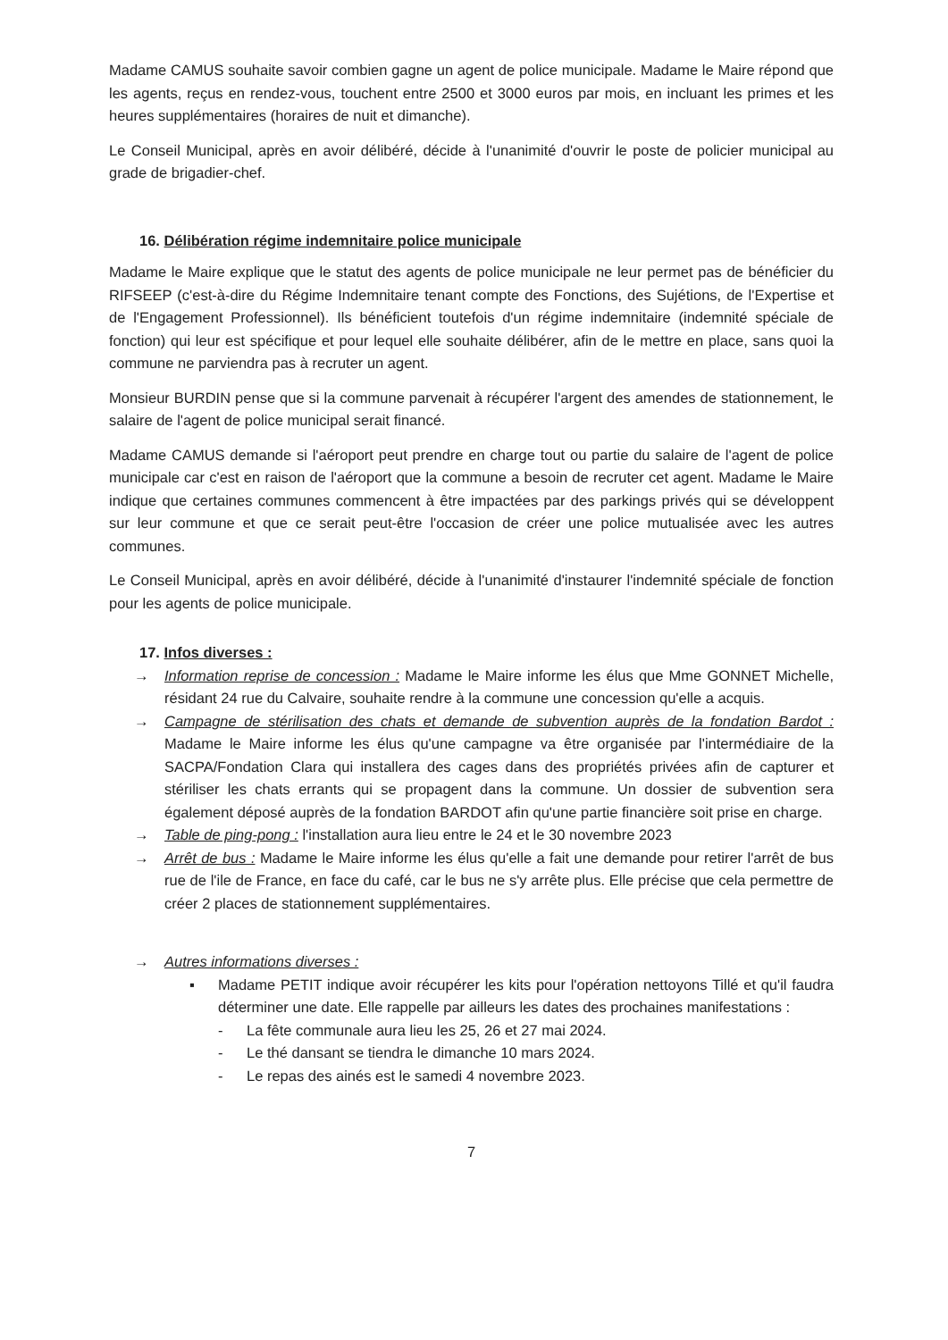Madame CAMUS souhaite savoir combien gagne un agent de police municipale. Madame le Maire répond que les agents, reçus en rendez-vous, touchent entre 2500 et 3000 euros par mois, en incluant les primes et les heures supplémentaires (horaires de nuit et dimanche).
Le Conseil Municipal, après en avoir délibéré, décide à l'unanimité d'ouvrir le poste de policier municipal au grade de brigadier-chef.
16. Délibération régime indemnitaire police municipale
Madame le Maire explique que le statut des agents de police municipale ne leur permet pas de bénéficier du RIFSEEP (c'est-à-dire du Régime Indemnitaire tenant compte des Fonctions, des Sujétions, de l'Expertise et de l'Engagement Professionnel). Ils bénéficient toutefois d'un régime indemnitaire (indemnité spéciale de fonction) qui leur est spécifique et pour lequel elle souhaite délibérer, afin de le mettre en place, sans quoi la commune ne parviendra pas à recruter un agent.
Monsieur BURDIN pense que si la commune parvenait à récupérer l'argent des amendes de stationnement, le salaire de l'agent de police municipal serait financé.
Madame CAMUS demande si l'aéroport peut prendre en charge tout ou partie du salaire de l'agent de police municipale car c'est en raison de l'aéroport que la commune a besoin de recruter cet agent. Madame le Maire indique que certaines communes commencent à être impactées par des parkings privés qui se développent sur leur commune et que ce serait peut-être l'occasion de créer une police mutualisée avec les autres communes.
Le Conseil Municipal, après en avoir délibéré, décide à l'unanimité d'instaurer l'indemnité spéciale de fonction pour les agents de police municipale.
17. Infos diverses :
→ Information reprise de concession : Madame le Maire informe les élus que Mme GONNET Michelle, résidant 24 rue du Calvaire, souhaite rendre à la commune une concession qu'elle a acquis.
→ Campagne de stérilisation des chats et demande de subvention auprès de la fondation Bardot : Madame le Maire informe les élus qu'une campagne va être organisée par l'intermédiaire de la SACPA/Fondation Clara qui installera des cages dans des propriétés privées afin de capturer et stériliser les chats errants qui se propagent dans la commune. Un dossier de subvention sera également déposé auprès de la fondation BARDOT afin qu'une partie financière soit prise en charge.
→ Table de ping-pong : l'installation aura lieu entre le 24 et le 30 novembre 2023
→ Arrêt de bus : Madame le Maire informe les élus qu'elle a fait une demande pour retirer l'arrêt de bus rue de l'ile de France, en face du café, car le bus ne s'y arrête plus. Elle précise que cela permettre de créer 2 places de stationnement supplémentaires.
→ Autres informations diverses :
▪ Madame PETIT indique avoir récupérer les kits pour l'opération nettoyons Tillé et qu'il faudra déterminer une date. Elle rappelle par ailleurs les dates des prochaines manifestations :
- La fête communale aura lieu les 25, 26 et 27 mai 2024.
- Le thé dansant se tiendra le dimanche 10 mars 2024.
- Le repas des ainés est le samedi 4 novembre 2023.
7